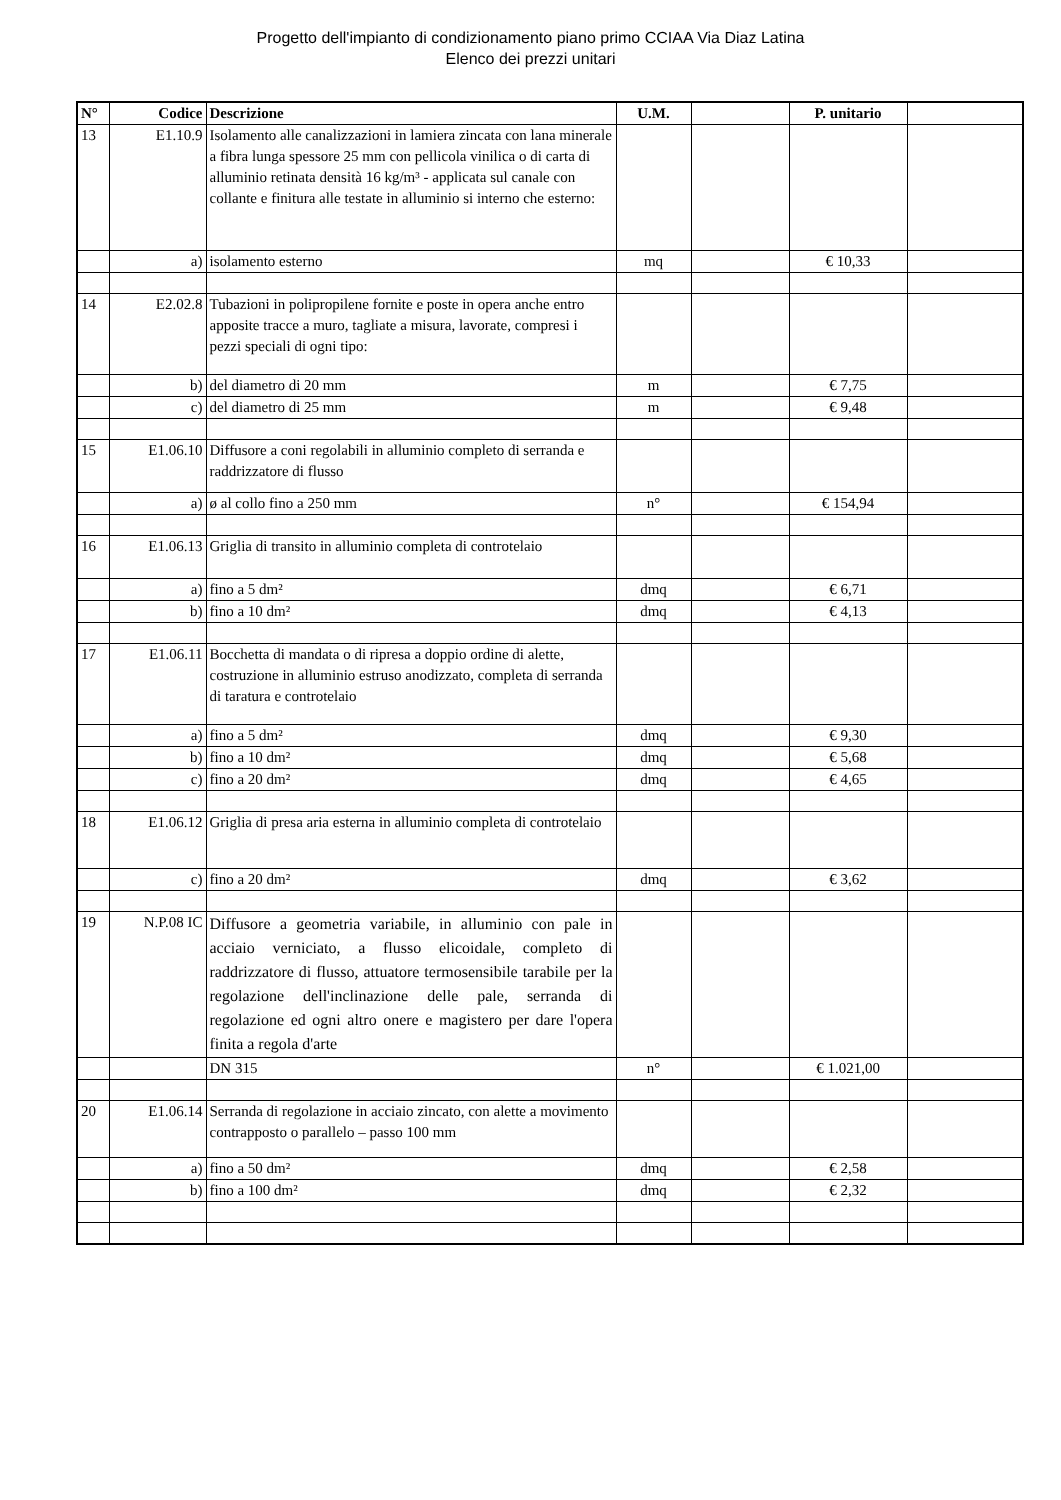Progetto dell'impianto di condizionamento piano primo CCIAA Via Diaz Latina
Elenco dei prezzi unitari
| N° | Codice | Descrizione | U.M. | | P. unitario | |
| --- | --- | --- | --- | --- | --- | --- |
| 13 | E1.10.9 | Isolamento alle canalizzazioni in lamiera zincata con lana minerale a fibra lunga spessore 25 mm con pellicola vinilica o di carta di alluminio retinata densità 16 kg/m³ - applicata sul canale con collante e finitura alle testate in alluminio si interno che esterno: | | | | |
| | a) | isolamento esterno | mq | | € 10,33 | |
| 14 | E2.02.8 | Tubazioni in polipropilene fornite e poste in opera anche entro apposite tracce a muro, tagliate a misura, lavorate, compresi i pezzi speciali di ogni tipo: | | | | |
| | b) | del diametro di 20 mm | m | | € 7,75 | |
| | c) | del diametro di 25 mm | m | | € 9,48 | |
| 15 | E1.06.10 | Diffusore a coni regolabili in alluminio completo di serranda e raddrizzatore di flusso | | | | |
| | a) | ø al collo fino a 250 mm | n° | | € 154,94 | |
| 16 | E1.06.13 | Griglia di transito in alluminio completa di controtelaio | | | | |
| | a) | fino a 5 dm² | dmq | | € 6,71 | |
| | b) | fino a 10 dm² | dmq | | € 4,13 | |
| 17 | E1.06.11 | Bocchetta di mandata o di ripresa a doppio ordine di alette, costruzione in alluminio estruso anodizzato, completa di serranda di taratura e controtelaio | | | | |
| | a) | fino a 5 dm² | dmq | | € 9,30 | |
| | b) | fino a 10 dm² | dmq | | € 5,68 | |
| | c) | fino a 20 dm² | dmq | | € 4,65 | |
| 18 | E1.06.12 | Griglia di presa aria esterna in alluminio completa di controtelaio | | | | |
| | c) | fino a 20 dm² | dmq | | € 3,62 | |
| 19 | N.P.08 IC | Diffusore a geometria variabile, in alluminio con pale in acciaio verniciato, a flusso elicoidale, completo di raddrizzatore di flusso, attuatore termosensibile tarabile per la regolazione dell'inclinazione delle pale, serranda di regolazione ed ogni altro onere e magistero per dare l'opera finita a regola d'arte | | | | |
| | | DN 315 | n° | | € 1.021,00 | |
| 20 | E1.06.14 | Serranda di regolazione in acciaio zincato, con alette a movimento contrapposto o parallelo – passo 100 mm | | | | |
| | a) | fino a 50 dm² | dmq | | € 2,58 | |
| | b) | fino a 100 dm² | dmq | | € 2,32 | |